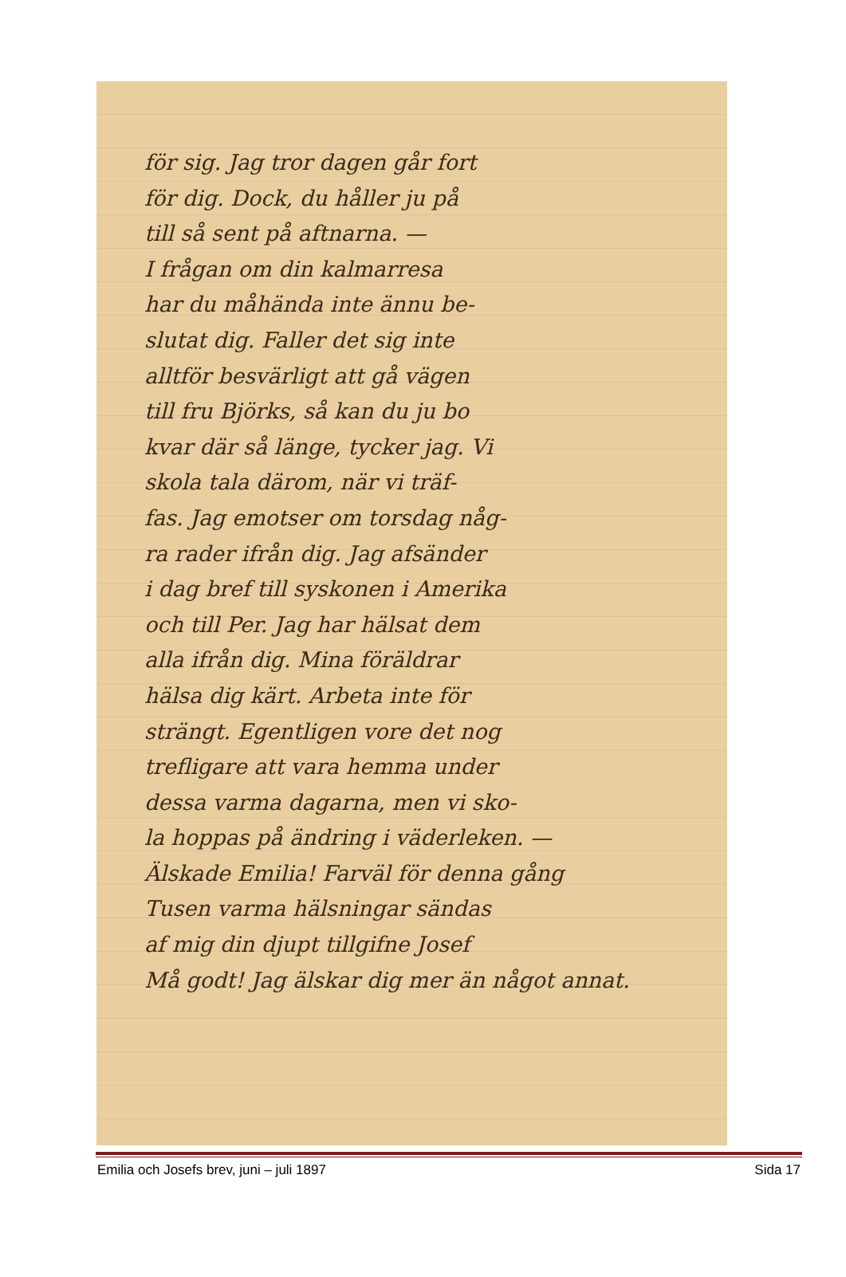för sig. Jag tror dagen går fort
för dig. Dock, du håller ju på
till så sent på aftnarna. —
I frågan om din kalmarresa
har du måhända inte ännu be-
slutat dig. Faller det sig inte
alltför besvärligt att gå vägen
till fru Björks, så kan du ju bo
kvar där så länge, tycker jag. Vi
skola tala därom, när vi träf-
fas. Jag emotser om torsdag någ-
ra rader ifrån dig. Jag afsänder
i dag bref till syskonen i Amerika
och till Per. Jag har hälsat dem
alla ifrån dig. Mina föräldrar
hälsa dig kärt. Arbeta inte för
strängt. Egentligen vore det nog
trefligare att vara hemma under
dessa varma dagarna, men vi sko-
la hoppas på ändring i väderleken. —
Älskade Emilia! Farväl för denna gång
Tusen varma hälsningar sändas
af mig din djupt tillgifne Josef
Må godt! Jag älskar dig mer än något annat.
Emilia och Josefs brev, juni – juli 1897 Sida 17